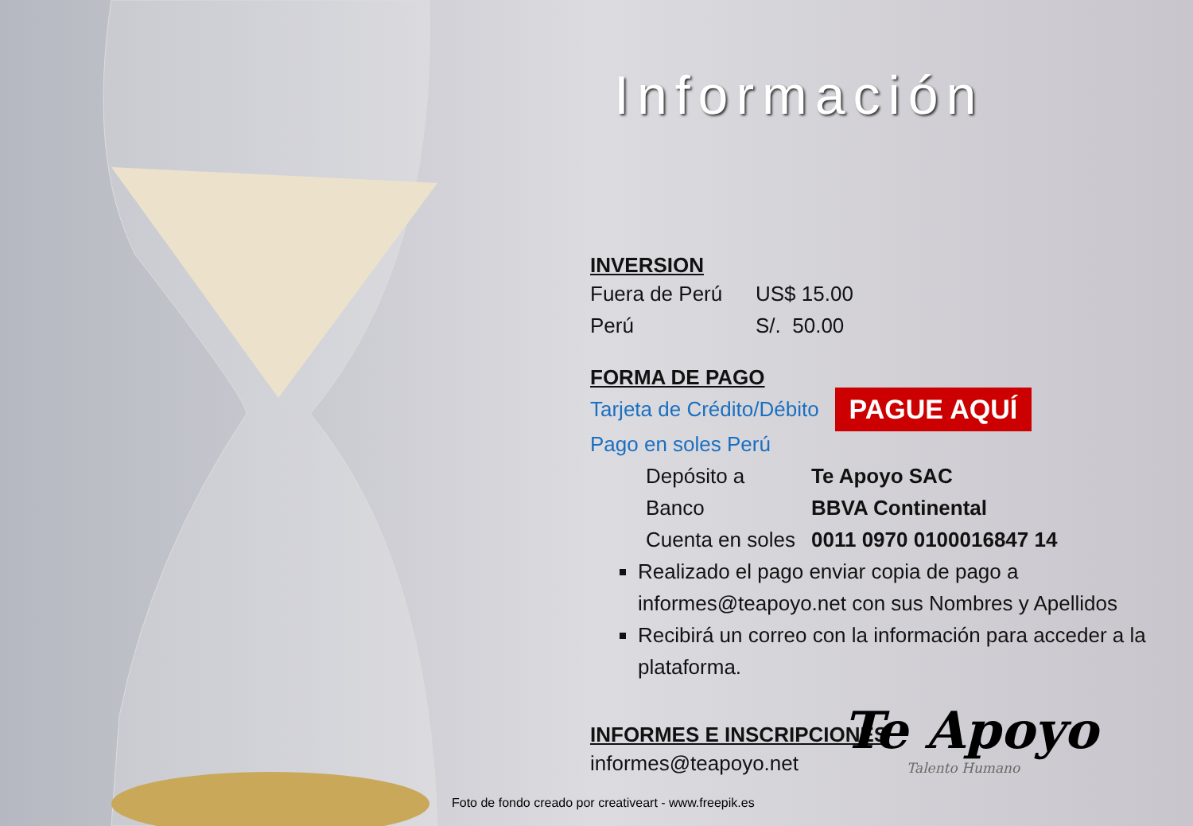Información
INVERSION
Fuera de Perú US$ 15.00
Perú S/. 50.00
FORMA DE PAGO
Tarjeta de Crédito/Débito PAGUE AQUÍ
Pago en soles Perú
Depósito a Te Apoyo SAC
Banco BBVA Continental
Cuenta en soles 0011 0970 0100016847 14
Realizado el pago enviar copia de pago a informes@teapoyo.net con sus Nombres y Apellidos
Recibirá un correo con la información para acceder a la plataforma.
INFORMES E INSCRIPCIONES
informes@teapoyo.net
Te Apoyo
Talento Humano
Foto de fondo creado por creativeart - www.freepik.es